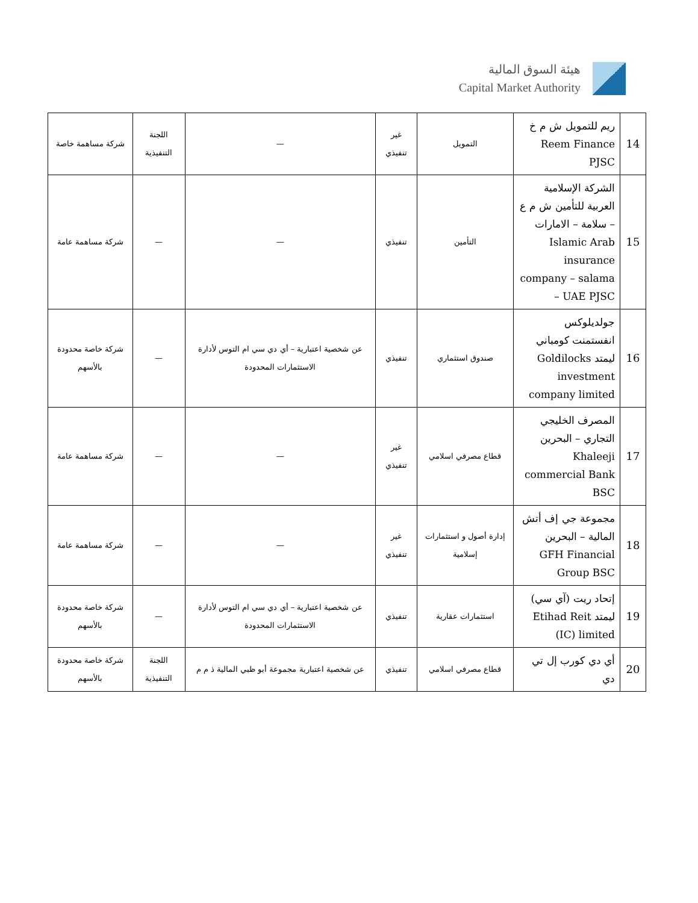هيئة السوق المالية
Capital Market Authority
| 14 | ريم للتمويل ش م خ Reem Finance PJSC | التمويل | غير تنفيذي | — | اللجنة التنفيذية | شركة مساهمة خاصة |
| 15 | الشركة الإسلامية العربية للتأمين ش م ع – سلامة – الامارات Islamic Arab insurance company – salama – UAE PJSC | التأمين | تنفيذي | — | — | شركة مساهمة عامة |
| 16 | جولديلوكس انفستمنت كومباني ليمتد Goldilocks investment company limited | صندوق استثماري | تنفيذي | عن شخصية اعتبارية – أي دي سي ام التوس لأدارة الاستثمارات المحدودة | — | شركة خاصة محدودة بالأسهم |
| 17 | المصرف الخليجي التجاري – البحرين Khaleeji commercial Bank BSC | قطاع مصرفي اسلامي | غير تنفيذي | — | — | شركة مساهمة عامة |
| 18 | مجموعة جي إف أتش المالية – البحرين GFH Financial Group BSC | إدارة أصول و استثمارات إسلامية | غير تنفيذي | — | — | شركة مساهمة عامة |
| 19 | إتحاد ريت (آي سي) ليمتد Etihad Reit (IC) limited | استثمارات عقارية | تنفيذي | عن شخصية اعتبارية – أي دي سي ام التوس لأدارة الاستثمارات المحدودة | — | شركة خاصة محدودة بالأسهم |
| 20 | أي دي كورب إل تي دي | قطاع مصرفي اسلامي | تنفيذي | عن شخصية اعتبارية مجموعة أبو ظبي المالية ذ م م | اللجنة التنفيذية | شركة خاصة محدودة بالأسهم |